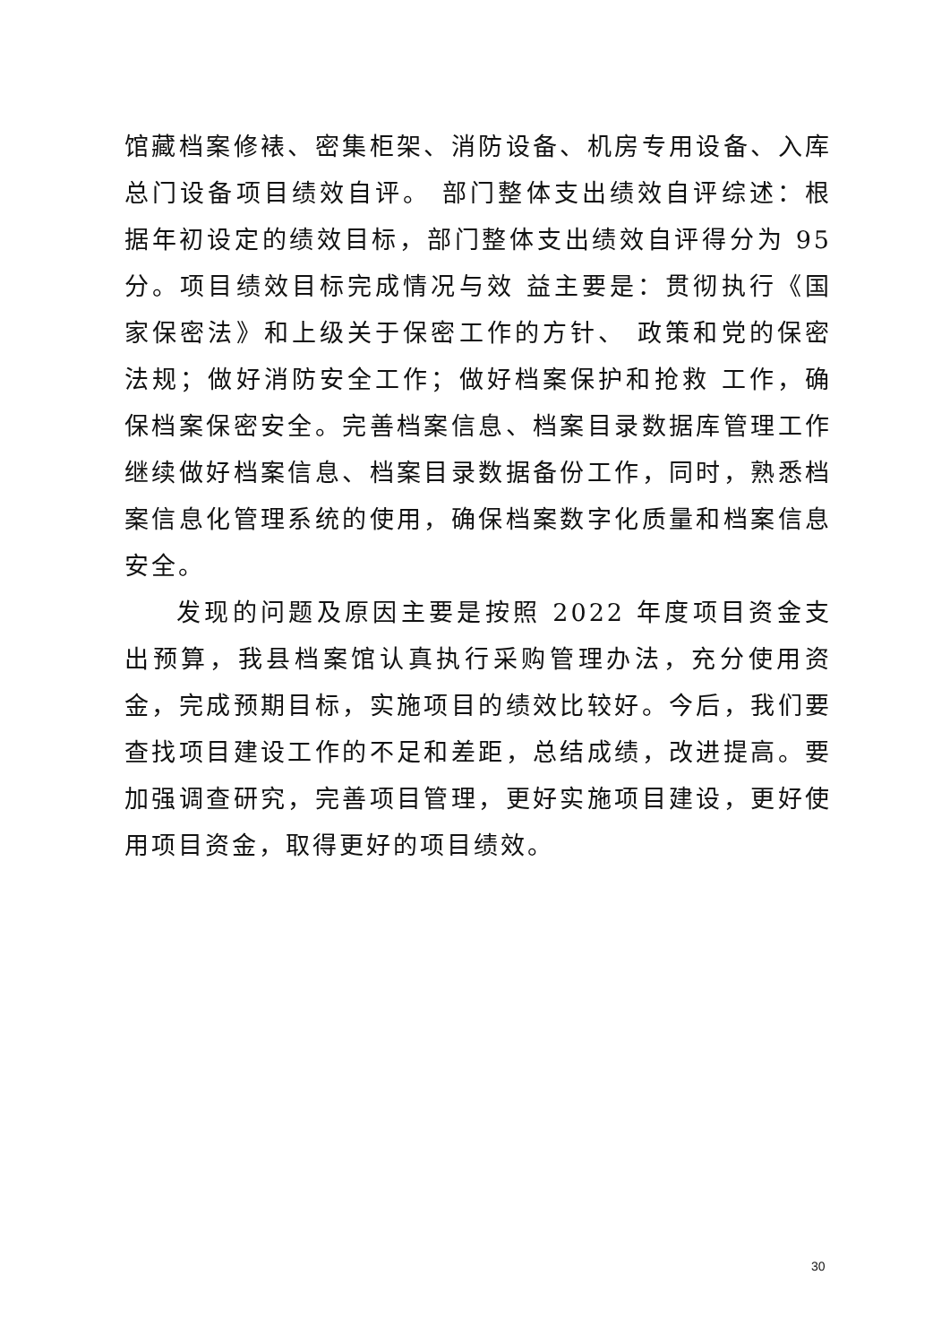馆藏档案修裱、密集柜架、消防设备、机房专用设备、入库总门设备项目绩效自评。 部门整体支出绩效自评综述：根据年初设定的绩效目标，部门整体支出绩效自评得分为 95 分。项目绩效目标完成情况与效 益主要是：贯彻执行《国家保密法》和上级关于保密工作的方针、 政策和党的保密法规；做好消防安全工作；做好档案保护和抢救 工作，确保档案保密安全。完善档案信息、档案目录数据库管理工作继续做好档案信息、档案目录数据备份工作，同时，熟悉档案信息化管理系统的使用，确保档案数字化质量和档案信息安全。
发现的问题及原因主要是按照 2022 年度项目资金支出预算，我县档案馆认真执行采购管理办法，充分使用资金，完成预期目标，实施项目的绩效比较好。今后，我们要查找项目建设工作的不足和差距，总结成绩，改进提高。要加强调查研究，完善项目管理，更好实施项目建设，更好使用项目资金，取得更好的项目绩效。
30